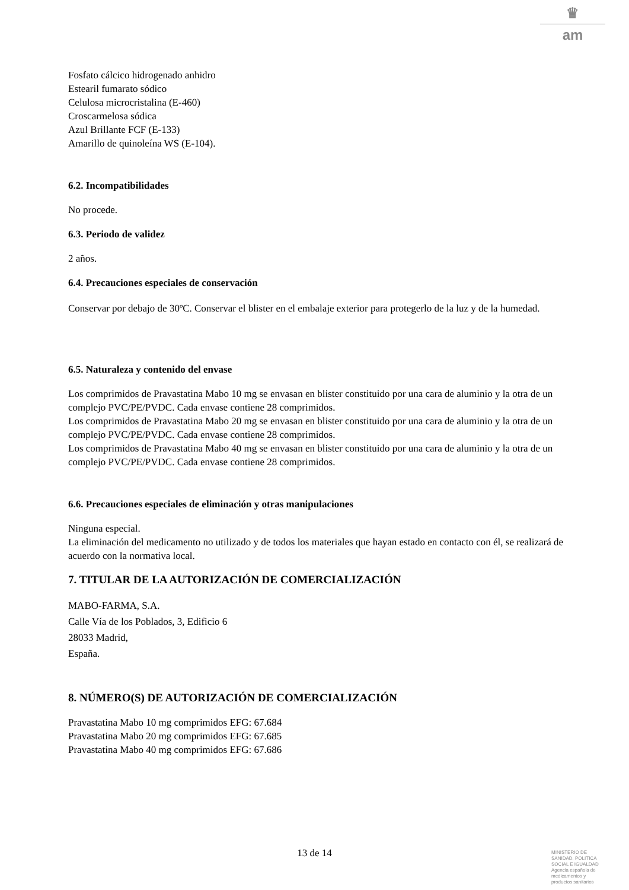♛
am
Fosfato cálcico hidrogenado anhidro
Estearil fumarato sódico
Celulosa microcristalina (E-460)
Croscarmelosa sódica
Azul Brillante FCF (E-133)
Amarillo de quinoleína WS (E-104).
6.2. Incompatibilidades
No procede.
6.3. Periodo de validez
2 años.
6.4. Precauciones especiales de conservación
Conservar por debajo de 30ºC. Conservar el blister en el embalaje exterior para protegerlo de la luz y de la humedad.
6.5. Naturaleza y contenido del envase
Los comprimidos de Pravastatina Mabo 10 mg se envasan en blister constituido por una cara de aluminio y la otra de un complejo PVC/PE/PVDC. Cada envase contiene 28 comprimidos.
Los comprimidos de Pravastatina Mabo 20 mg se envasan en blister constituido por una cara de aluminio y la otra de un complejo PVC/PE/PVDC. Cada envase contiene 28 comprimidos.
Los comprimidos de Pravastatina Mabo 40 mg se envasan en blister constituido por una cara de aluminio y la otra de un complejo PVC/PE/PVDC. Cada envase contiene 28 comprimidos.
6.6. Precauciones especiales de eliminación y otras manipulaciones
Ninguna especial.
La eliminación del medicamento no utilizado y de todos los materiales que hayan estado en contacto con él, se realizará de acuerdo con la normativa local.
7. TITULAR DE LA AUTORIZACIÓN DE COMERCIALIZACIÓN
MABO-FARMA, S.A.
Calle Vía de los Poblados, 3, Edificio 6
28033 Madrid,
España.
8. NÚMERO(S) DE AUTORIZACIÓN DE COMERCIALIZACIÓN
Pravastatina Mabo 10 mg comprimidos EFG: 67.684
Pravastatina Mabo 20 mg comprimidos EFG: 67.685
Pravastatina Mabo 40 mg comprimidos EFG: 67.686
13 de 14
MINISTERIO DE
SANIDAD, POLITICA
SOCIAL E IGUALDAD
Agencia española de
medicamentos y
productos sanitarios